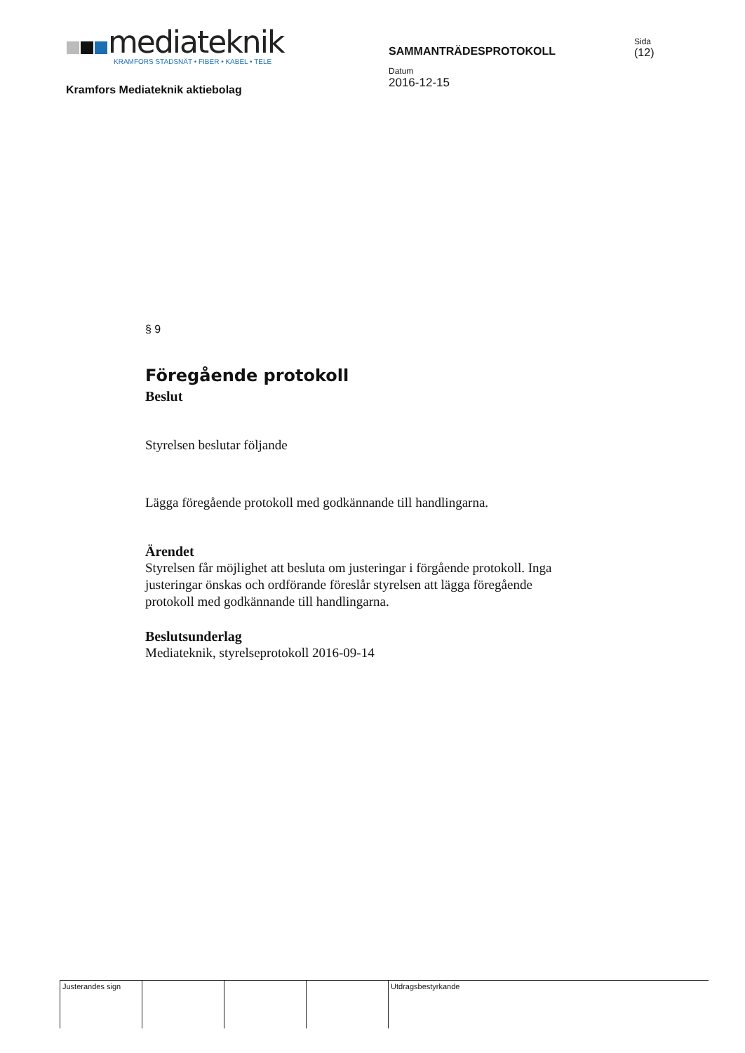mediateknik
KRAMFORS STADSNÄT • FIBER • KABEL • TELE
Kramfors Mediateknik aktiebolag
SAMMANTRÄDESPROTOKOLL
Datum
2016-12-15
Sida
(12)
§ 9
Föregående protokoll
Beslut
Styrelsen beslutar följande
Lägga föregående protokoll med godkännande till handlingarna.
Ärendet
Styrelsen får möjlighet att besluta om justeringar i förgående protokoll. Inga
justeringar önskas och ordförande föreslår styrelsen att lägga föregående
protokoll med godkännande till handlingarna.
Beslutsunderlag
Mediateknik, styrelseprotokoll 2016-09-14
Justerandes sign Utdragsbestyrkande